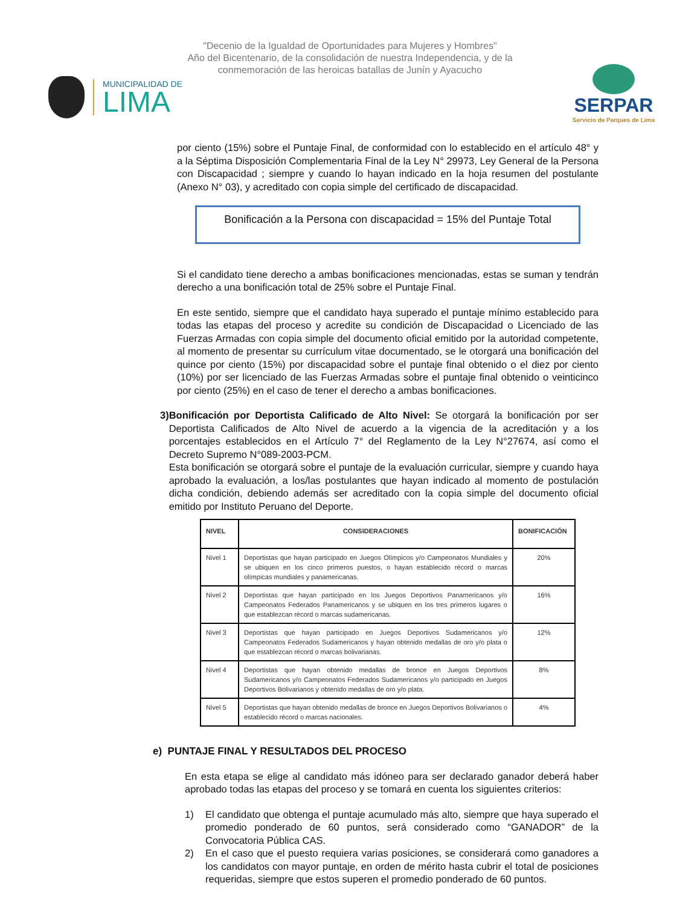"Decenio de la Igualdad de Oportunidades para Mujeres y Hombres"
Año del Bicentenario, de la consolidación de nuestra Independencia, y de la
conmemoración de las heroicas batallas de Junín y Ayacucho
MUNICIPALIDAD DE
LIMA
SERPAR
Servicio de Parques de Lima
por ciento (15%) sobre el Puntaje Final, de conformidad con lo establecido en el artículo 48° y a la Séptima Disposición Complementaria Final de la Ley N° 29973, Ley General de la Persona con Discapacidad ; siempre y cuando lo hayan indicado en la hoja resumen del postulante (Anexo N° 03), y acreditado con copia simple del certificado de discapacidad.
Bonificación a la Persona con discapacidad = 15% del Puntaje Total
Si el candidato tiene derecho a ambas bonificaciones mencionadas, estas se suman y tendrán derecho a una bonificación total de 25% sobre el Puntaje Final.
En este sentido, siempre que el candidato haya superado el puntaje mínimo establecido para todas las etapas del proceso y acredite su condición de Discapacidad o Licenciado de las Fuerzas Armadas con copia simple del documento oficial emitido por la autoridad competente, al momento de presentar su currículum vitae documentado, se le otorgará una bonificación del quince por ciento (15%) por discapacidad sobre el puntaje final obtenido o el diez por ciento (10%) por ser licenciado de las Fuerzas Armadas sobre el puntaje final obtenido o veinticinco por ciento (25%) en el caso de tener el derecho a ambas bonificaciones.
3) Bonificación por Deportista Calificado de Alto Nivel: Se otorgará la bonificación por ser Deportista Calificados de Alto Nivel de acuerdo a la vigencia de la acreditación y a los porcentajes establecidos en el Artículo 7° del Reglamento de la Ley N°27674, así como el Decreto Supremo N°089-2003-PCM.
Esta bonificación se otorgará sobre el puntaje de la evaluación curricular, siempre y cuando haya aprobado la evaluación, a los/las postulantes que hayan indicado al momento de postulación dicha condición, debiendo además ser acreditado con la copia simple del documento oficial emitido por Instituto Peruano del Deporte.
| NIVEL | CONSIDERACIONES | BONIFICACIÓN |
| --- | --- | --- |
| Nivel 1 | Deportistas que hayan participado en Juegos Olímpicos y/o Campeonatos Mundiales y se ubiquen en los cinco primeros puestos, o hayan establecido récord o marcas olímpicas mundiales y panamericanas. | 20% |
| Nivel 2 | Deportistas que hayan participado en los Juegos Deportivos Panamericanos y/o Campeonatos Federados Panamericanos y se ubiquen en los tres primeros lugares o que establezcan récord o marcas sudamericanas. | 16% |
| Nivel 3 | Deportistas que hayan participado en Juegos Deportivos Sudamericanos y/o Campeonatos Federados Sudamericanos y hayan obtenido medallas de oro y/o plata o que establezcan récord o marcas bolivarianas. | 12% |
| Nivel 4 | Deportistas que hayan obtenido medallas de bronce en Juegos Deportivos Sudamericanos y/o Campeonatos Federados Sudamericanos y/o participado en Juegos Deportivos Bolivarianos y obtenido medallas de oro y/o plata. | 8% |
| Nivel 5 | Deportistas que hayan obtenido medallas de bronce en Juegos Deportivos Bolivarianos o establecido récord o marcas nacionales. | 4% |
e) PUNTAJE FINAL Y RESULTADOS DEL PROCESO
En esta etapa se elige al candidato más idóneo para ser declarado ganador deberá haber aprobado todas las etapas del proceso y se tomará en cuenta los siguientes criterios:
1) El candidato que obtenga el puntaje acumulado más alto, siempre que haya superado el promedio ponderado de 60 puntos, será considerado como “GANADOR” de la Convocatoria Pública CAS.
2) En el caso que el puesto requiera varias posiciones, se considerará como ganadores a los candidatos con mayor puntaje, en orden de mérito hasta cubrir el total de posiciones requeridas, siempre que estos superen el promedio ponderado de 60 puntos.